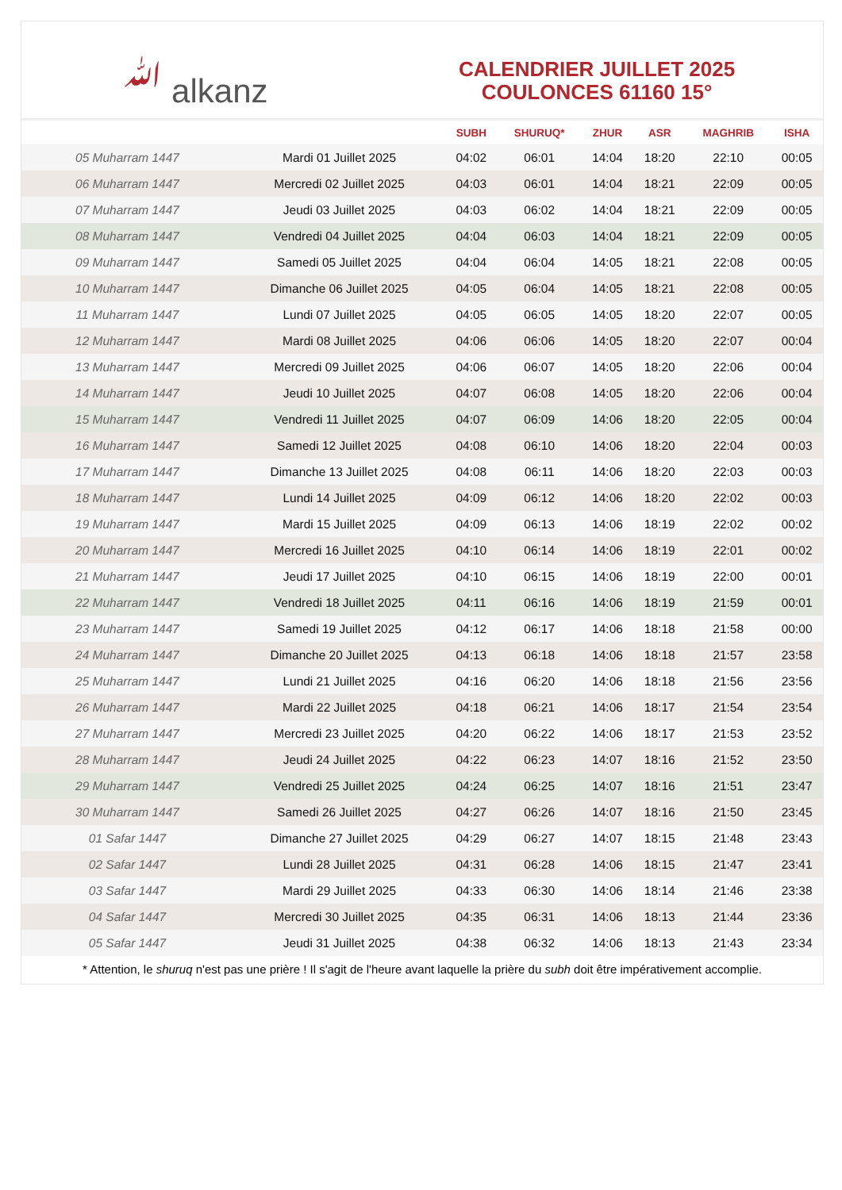ﷲ alkanz
CALENDRIER JUILLET 2025
COULONCES 61160 15°
| | | SUBH | SHURUQ* | ZHUR | ASR | MAGHRIB | ISHA |
| --- | --- | --- | --- | --- | --- | --- | --- |
| 05 Muharram 1447 | Mardi 01 Juillet 2025 | 04:02 | 06:01 | 14:04 | 18:20 | 22:10 | 00:05 |
| 06 Muharram 1447 | Mercredi 02 Juillet 2025 | 04:03 | 06:01 | 14:04 | 18:21 | 22:09 | 00:05 |
| 07 Muharram 1447 | Jeudi 03 Juillet 2025 | 04:03 | 06:02 | 14:04 | 18:21 | 22:09 | 00:05 |
| 08 Muharram 1447 | Vendredi 04 Juillet 2025 | 04:04 | 06:03 | 14:04 | 18:21 | 22:09 | 00:05 |
| 09 Muharram 1447 | Samedi 05 Juillet 2025 | 04:04 | 06:04 | 14:05 | 18:21 | 22:08 | 00:05 |
| 10 Muharram 1447 | Dimanche 06 Juillet 2025 | 04:05 | 06:04 | 14:05 | 18:21 | 22:08 | 00:05 |
| 11 Muharram 1447 | Lundi 07 Juillet 2025 | 04:05 | 06:05 | 14:05 | 18:20 | 22:07 | 00:05 |
| 12 Muharram 1447 | Mardi 08 Juillet 2025 | 04:06 | 06:06 | 14:05 | 18:20 | 22:07 | 00:04 |
| 13 Muharram 1447 | Mercredi 09 Juillet 2025 | 04:06 | 06:07 | 14:05 | 18:20 | 22:06 | 00:04 |
| 14 Muharram 1447 | Jeudi 10 Juillet 2025 | 04:07 | 06:08 | 14:05 | 18:20 | 22:06 | 00:04 |
| 15 Muharram 1447 | Vendredi 11 Juillet 2025 | 04:07 | 06:09 | 14:06 | 18:20 | 22:05 | 00:04 |
| 16 Muharram 1447 | Samedi 12 Juillet 2025 | 04:08 | 06:10 | 14:06 | 18:20 | 22:04 | 00:03 |
| 17 Muharram 1447 | Dimanche 13 Juillet 2025 | 04:08 | 06:11 | 14:06 | 18:20 | 22:03 | 00:03 |
| 18 Muharram 1447 | Lundi 14 Juillet 2025 | 04:09 | 06:12 | 14:06 | 18:20 | 22:02 | 00:03 |
| 19 Muharram 1447 | Mardi 15 Juillet 2025 | 04:09 | 06:13 | 14:06 | 18:19 | 22:02 | 00:02 |
| 20 Muharram 1447 | Mercredi 16 Juillet 2025 | 04:10 | 06:14 | 14:06 | 18:19 | 22:01 | 00:02 |
| 21 Muharram 1447 | Jeudi 17 Juillet 2025 | 04:10 | 06:15 | 14:06 | 18:19 | 22:00 | 00:01 |
| 22 Muharram 1447 | Vendredi 18 Juillet 2025 | 04:11 | 06:16 | 14:06 | 18:19 | 21:59 | 00:01 |
| 23 Muharram 1447 | Samedi 19 Juillet 2025 | 04:12 | 06:17 | 14:06 | 18:18 | 21:58 | 00:00 |
| 24 Muharram 1447 | Dimanche 20 Juillet 2025 | 04:13 | 06:18 | 14:06 | 18:18 | 21:57 | 23:58 |
| 25 Muharram 1447 | Lundi 21 Juillet 2025 | 04:16 | 06:20 | 14:06 | 18:18 | 21:56 | 23:56 |
| 26 Muharram 1447 | Mardi 22 Juillet 2025 | 04:18 | 06:21 | 14:06 | 18:17 | 21:54 | 23:54 |
| 27 Muharram 1447 | Mercredi 23 Juillet 2025 | 04:20 | 06:22 | 14:06 | 18:17 | 21:53 | 23:52 |
| 28 Muharram 1447 | Jeudi 24 Juillet 2025 | 04:22 | 06:23 | 14:07 | 18:16 | 21:52 | 23:50 |
| 29 Muharram 1447 | Vendredi 25 Juillet 2025 | 04:24 | 06:25 | 14:07 | 18:16 | 21:51 | 23:47 |
| 30 Muharram 1447 | Samedi 26 Juillet 2025 | 04:27 | 06:26 | 14:07 | 18:16 | 21:50 | 23:45 |
| 01 Safar 1447 | Dimanche 27 Juillet 2025 | 04:29 | 06:27 | 14:07 | 18:15 | 21:48 | 23:43 |
| 02 Safar 1447 | Lundi 28 Juillet 2025 | 04:31 | 06:28 | 14:06 | 18:15 | 21:47 | 23:41 |
| 03 Safar 1447 | Mardi 29 Juillet 2025 | 04:33 | 06:30 | 14:06 | 18:14 | 21:46 | 23:38 |
| 04 Safar 1447 | Mercredi 30 Juillet 2025 | 04:35 | 06:31 | 14:06 | 18:13 | 21:44 | 23:36 |
| 05 Safar 1447 | Jeudi 31 Juillet 2025 | 04:38 | 06:32 | 14:06 | 18:13 | 21:43 | 23:34 |
* Attention, le shuruq n'est pas une prière ! Il s'agit de l'heure avant laquelle la prière du subh doit être impérativement accomplie.